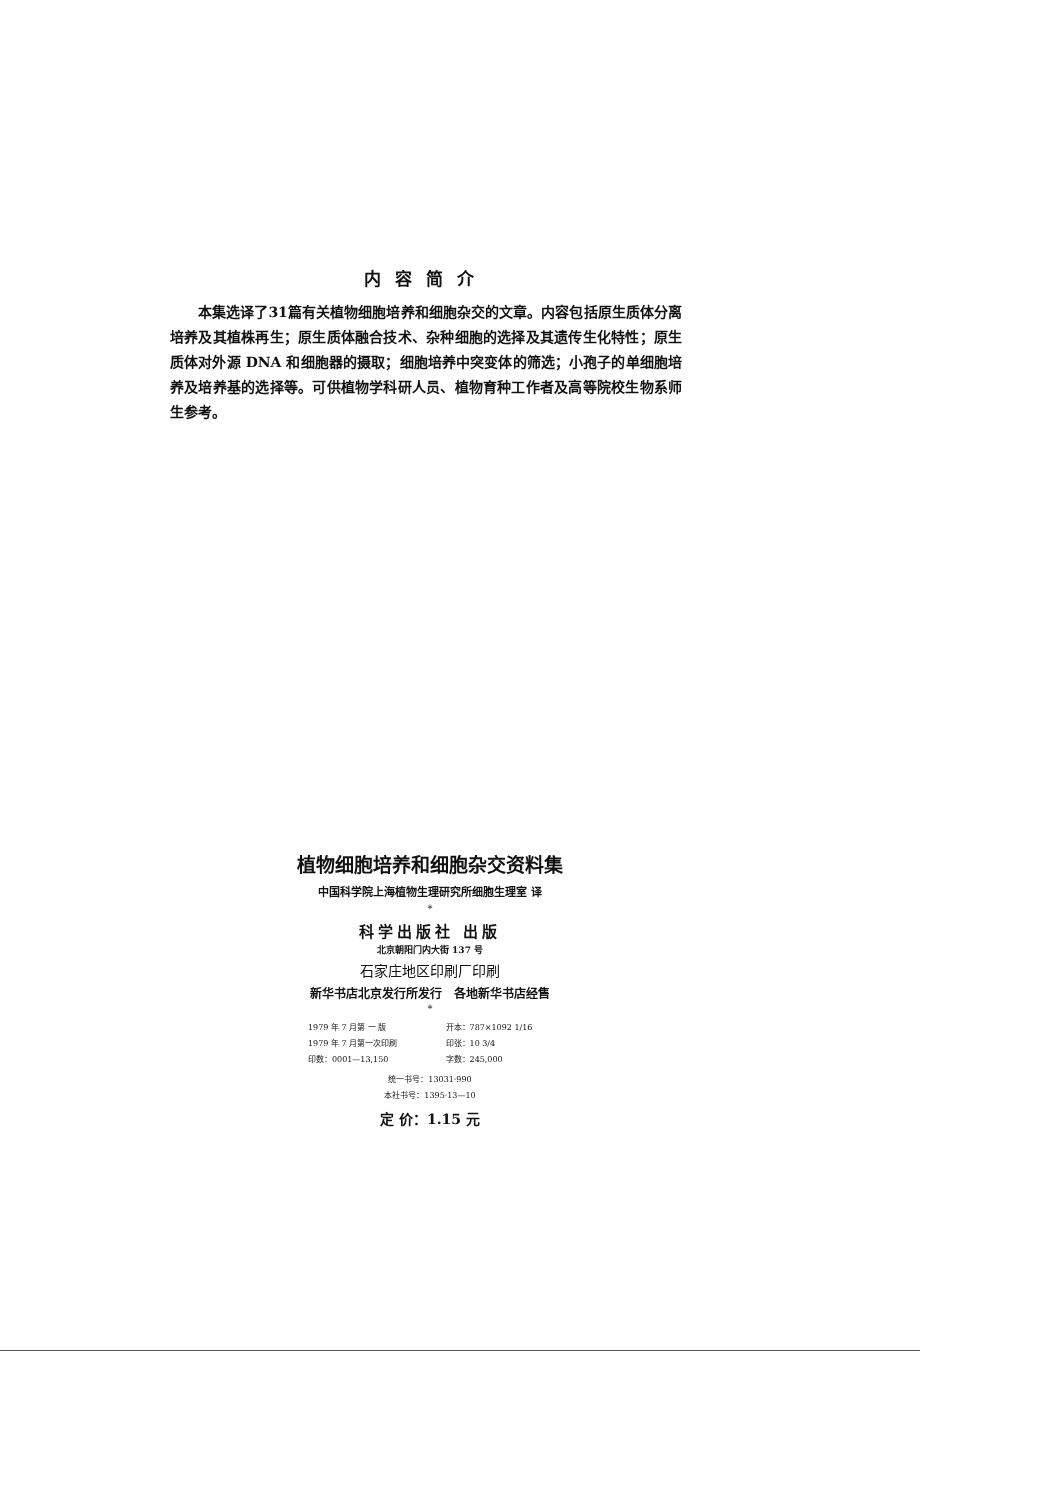内容简介
本集选译了31篇有关植物细胞培养和细胞杂交的文章。内容包括原生质体分离培养及其植株再生；原生质体融合技术、杂种细胞的选择及其遗传生化特性；原生质体对外源 DNA 和细胞器的摄取；细胞培养中突变体的筛选；小孢子的单细胞培养及培养基的选择等。可供植物学科研人员、植物育种工作者及高等院校生物系师生参考。
植物细胞培养和细胞杂交资料集
中国科学院上海植物生理研究所细胞生理室 译
*
科学出版社 出版
北京朝阳门内大街 137 号
石家庄地区印刷厂印刷
新华书店北京发行所发行　各地新华书店经售
*
1979 年 7 月第 一 版 开本：787×1092 1/16
1979 年 7 月第一次印刷 印张：10 3/4
印数：0001—13,150 字数：245,000
统一书号：13031·990
本社书号：1395·13—10
定 价：1.15 元